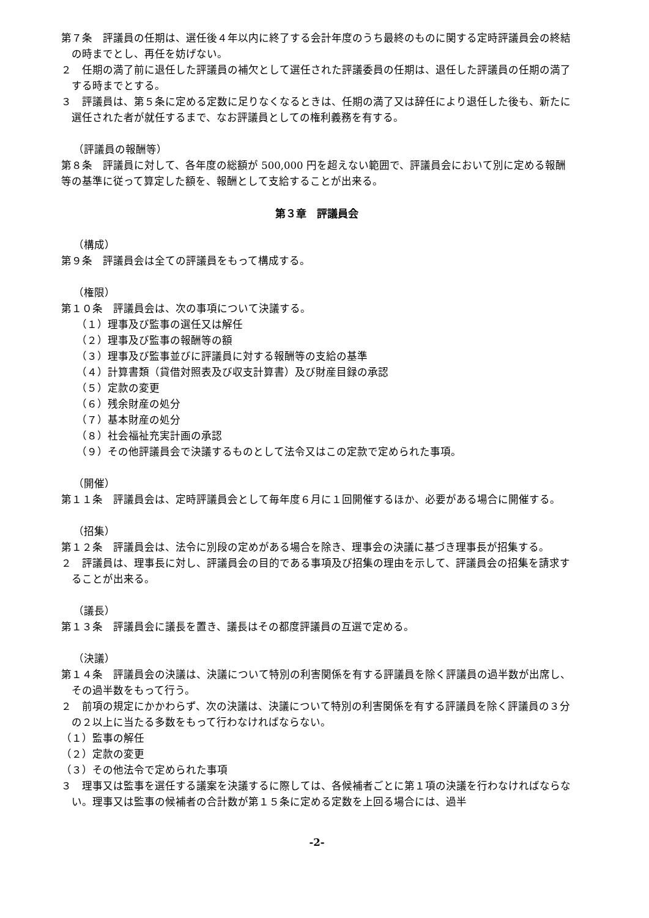第７条　評議員の任期は、選任後４年以内に終了する会計年度のうち最終のものに関する定時評議員会の終結の時までとし、再任を妨げない。
２　任期の満了前に退任した評議員の補欠として選任された評議委員の任期は、退任した評議員の任期の満了する時までとする。
３　評議員は、第５条に定める定数に足りなくなるときは、任期の満了又は辞任により退任した後も、新たに選任された者が就任するまで、なお評議員としての権利義務を有する。
（評議員の報酬等）
第８条　評議員に対して、各年度の総額が 500,000 円を超えない範囲で、評議員会において別に定める報酬等の基準に従って算定した額を、報酬として支給することが出来る。
第３章　評議員会
（構成）
第９条　評議員会は全ての評議員をもって構成する。
（権限）
第１０条　評議員会は、次の事項について決議する。
（１）理事及び監事の選任又は解任
（２）理事及び監事の報酬等の額
（３）理事及び監事並びに評議員に対する報酬等の支給の基準
（４）計算書類（貸借対照表及び収支計算書）及び財産目録の承認
（５）定款の変更
（６）残余財産の処分
（７）基本財産の処分
（８）社会福祉充実計画の承認
（９）その他評議員会で決議するものとして法令又はこの定款で定められた事項。
（開催）
第１１条　評議員会は、定時評議員会として毎年度６月に１回開催するほか、必要がある場合に開催する。
（招集）
第１２条　評議員会は、法令に別段の定めがある場合を除き、理事会の決議に基づき理事長が招集する。
２　評議員は、理事長に対し、評議員会の目的である事項及び招集の理由を示して、評議員会の招集を請求することが出来る。
（議長）
第１３条　評議員会に議長を置き、議長はその都度評議員の互選で定める。
（決議）
第１４条　評議員会の決議は、決議について特別の利害関係を有する評議員を除く評議員の過半数が出席し、その過半数をもって行う。
２　前項の規定にかかわらず、次の決議は、決議について特別の利害関係を有する評議員を除く評議員の３分の２以上に当たる多数をもって行わなければならない。
（１）監事の解任
（２）定款の変更
（３）その他法令で定められた事項
３　理事又は監事を選任する議案を決議するに際しては、各候補者ごとに第１項の決議を行わなければならない。理事又は監事の候補者の合計数が第１５条に定める定数を上回る場合には、過半
-2-